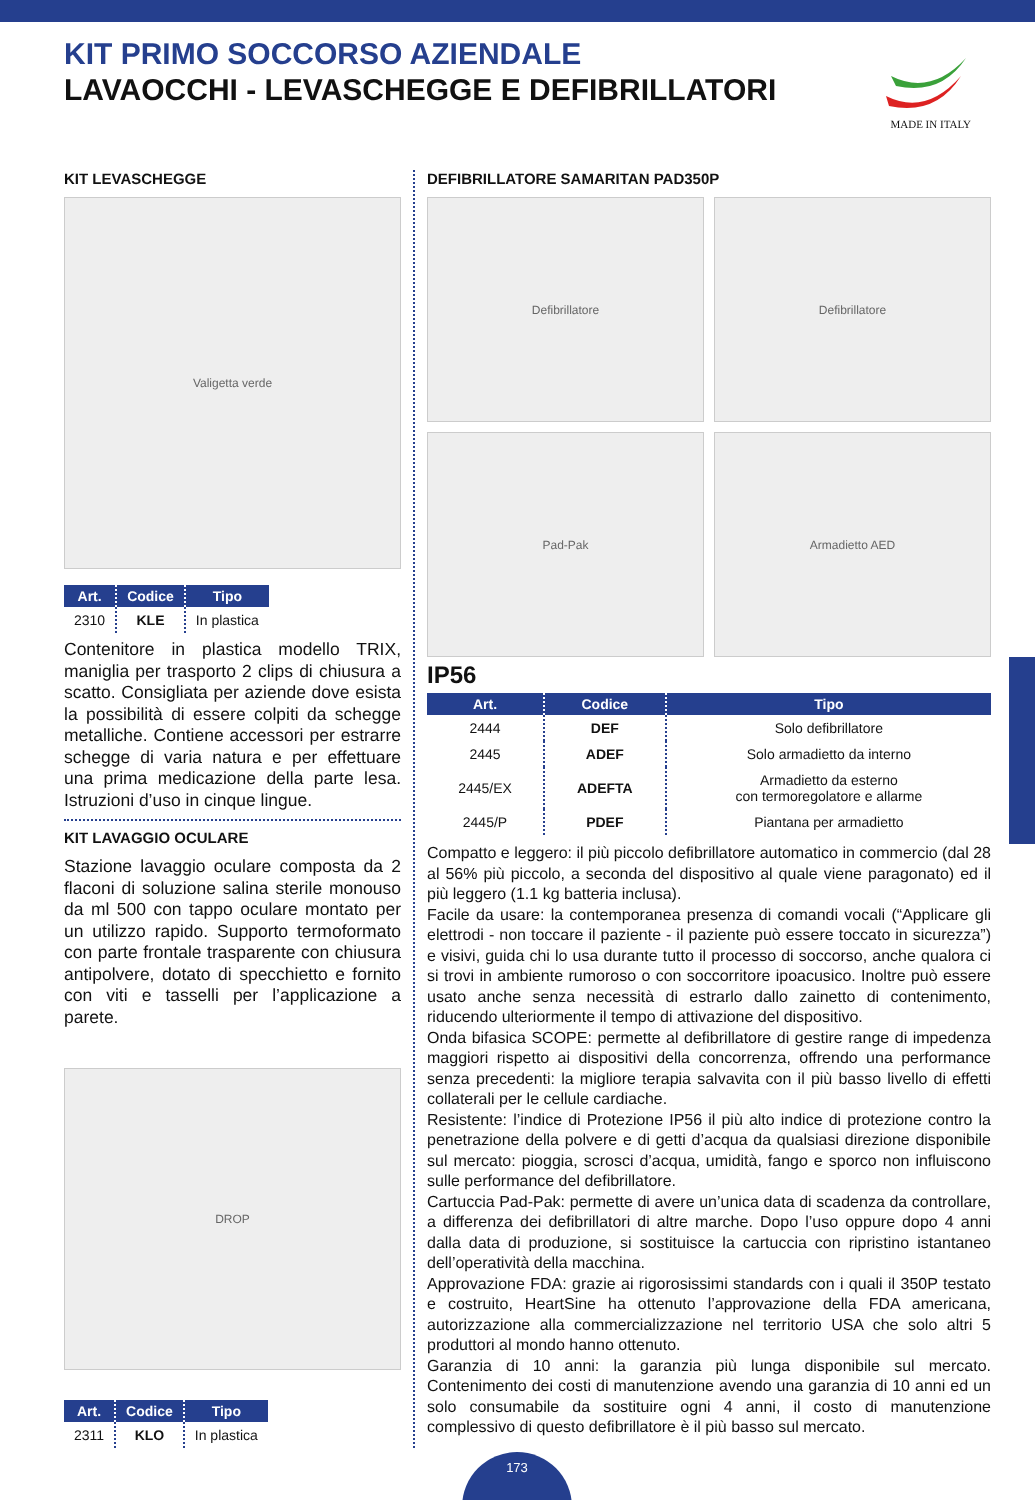KIT PRIMO SOCCORSO AZIENDALE
LAVAOCCHI - LEVASCHEGGE E DEFIBRILLATORI
MADE IN ITALY
KIT LEVASCHEGGE
Valigetta verde
| Art. | Codice | Tipo |
| --- | --- | --- |
| 2310 | KLE | In plastica |
Contenitore in plastica modello TRIX, maniglia per trasporto 2 clips di chiusura a scatto. Consigliata per aziende dove esista la possibilità di essere colpiti da schegge metalliche. Contiene accessori per estrarre schegge di varia natura e per effettuare una prima medicazione della parte lesa. Istruzioni d’uso in cinque lingue.
KIT LAVAGGIO OCULARE
Stazione lavaggio oculare composta da 2 flaconi di soluzione salina sterile monouso da ml 500 con tappo oculare montato per un utilizzo rapido. Supporto termoformato con parte frontale trasparente con chiusura antipolvere, dotato di specchietto e fornito con viti e tasselli per l’applicazione a parete.
DROP
| Art. | Codice | Tipo |
| --- | --- | --- |
| 2311 | KLO | In plastica |
DEFIBRILLATORE SAMARITAN PAD350P
Defibrillatore
Defibrillatore
Pad-Pak
Armadietto AED
IP56
| Art. | Codice | Tipo |
| --- | --- | --- |
| 2444 | DEF | Solo defibrillatore |
| 2445 | ADEF | Solo armadietto da interno |
| 2445/EX | ADEFTA | Armadietto da esterno con termoregolatore e allarme |
| 2445/P | PDEF | Piantana per armadietto |
Compatto e leggero: il più piccolo defibrillatore automatico in commercio (dal 28 al 56% più piccolo, a seconda del dispositivo al quale viene paragonato) ed il più leggero (1.1 kg batteria inclusa).
Facile da usare: la contemporanea presenza di comandi vocali (“Applicare gli elettrodi - non toccare il paziente - il paziente può essere toccato in sicurezza”) e visivi, guida chi lo usa durante tutto il processo di soccorso, anche qualora ci si trovi in ambiente rumoroso o con soccorritore ipoacusico. Inoltre può essere usato anche senza necessità di estrarlo dallo zainetto di contenimento, riducendo ulteriormente il tempo di attivazione del dispositivo.
Onda bifasica SCOPE: permette al defibrillatore di gestire range di impedenza maggiori rispetto ai dispositivi della concorrenza, offrendo una performance senza precedenti: la migliore terapia salvavita con il più basso livello di effetti collaterali per le cellule cardiache.
Resistente: l’indice di Protezione IP56 il più alto indice di protezione contro la penetrazione della polvere e di getti d’acqua da qualsiasi direzione disponibile sul mercato: pioggia, scrosci d’acqua, umidità, fango e sporco non influiscono sulle performance del defibrillatore.
Cartuccia Pad-Pak: permette di avere un’unica data di scadenza da controllare, a differenza dei defibrillatori di altre marche. Dopo l’uso oppure dopo 4 anni dalla data di produzione, si sostituisce la cartuccia con ripristino istantaneo dell’operatività della macchina.
Approvazione FDA: grazie ai rigorosissimi standards con i quali il 350P testato e costruito, HeartSine ha ottenuto l’approvazione della FDA americana, autorizzazione alla commercializzazione nel territorio USA che solo altri 5 produttori al mondo hanno ottenuto.
Garanzia di 10 anni: la garanzia più lunga disponibile sul mercato. Contenimento dei costi di manutenzione avendo una garanzia di 10 anni ed un solo consumabile da sostituire ogni 4 anni, il costo di manutenzione complessivo di questo defibrillatore è il più basso sul mercato.
173